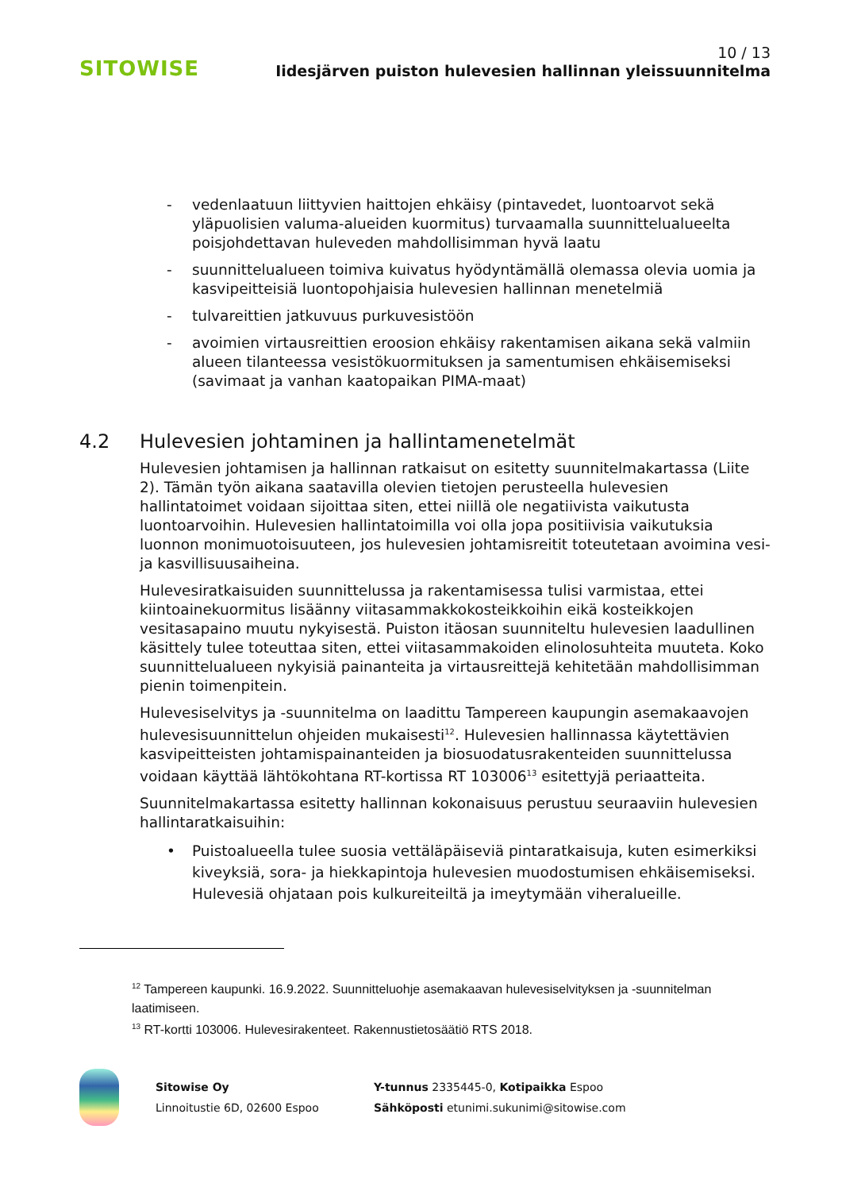SITOWISE
10 / 13
Iidesjärven puiston hulevesien hallinnan yleissuunnitelma
- vedenlaatuun liittyvien haittojen ehkäisy (pintavedet, luontoarvot sekä yläpuolisien valuma-alueiden kuormitus) turvaamalla suunnittelualueelta poisjohdettavan huleveden mahdollisimman hyvä laatu
- suunnittelualueen toimiva kuivatus hyödyntämällä olemassa olevia uomia ja kasvipeitteisiä luontopohjaisia hulevesien hallinnan menetelmiä
- tulvareittien jatkuvuus purkuvesistöön
- avoimien virtausreittien eroosion ehkäisy rakentamisen aikana sekä valmiin alueen tilanteessa vesistökuormituksen ja samentumisen ehkäisemiseksi (savimaat ja vanhan kaatopaikan PIMA-maat)
4.2 Hulevesien johtaminen ja hallintamenetelmät
Hulevesien johtamisen ja hallinnan ratkaisut on esitetty suunnitelmakartassa (Liite 2). Tämän työn aikana saatavilla olevien tietojen perusteella hulevesien hallintatoimet voidaan sijoittaa siten, ettei niillä ole negatiivista vaikutusta luontoarvoihin. Hulevesien hallintatoimilla voi olla jopa positiivisia vaikutuksia luonnon monimuotoisuuteen, jos hulevesien johtamisreitit toteutetaan avoimina vesi- ja kasvillisuusaiheina.
Hulevesiratkaisuiden suunnittelussa ja rakentamisessa tulisi varmistaa, ettei kiintoainekuormitus lisäänny viitasammakkokosteikkoihin eikä kosteikkojen vesitasapaino muutu nykyisestä. Puiston itäosan suunniteltu hulevesien laadullinen käsittely tulee toteuttaa siten, ettei viitasammakoiden elinolosuhteita muuteta. Koko suunnittelualueen nykyisiä painanteita ja virtausreittejä kehitetään mahdollisimman pienin toimenpitein.
Hulevesiselvitys ja -suunnitelma on laadittu Tampereen kaupungin asemakaavojen hulevesisuunnittelun ohjeiden mukaisesti<sup>12</sup>. Hulevesien hallinnassa käytettävien kasvipeitteisten johtamispainanteiden ja biosuodatusrakenteiden suunnittelussa voidaan käyttää lähtökohtana RT-kortissa RT 103006<sup>13</sup> esitettyjä periaatteita.
Suunnitelmakartassa esitetty hallinnan kokonaisuus perustuu seuraaviin hulevesien hallintaratkaisuihin:
• Puistoalueella tulee suosia vettäläpäiseviä pintaratkaisuja, kuten esimerkiksi kiveyksiä, sora- ja hiekkapintoja hulevesien muodostumisen ehkäisemiseksi. Hulevesiä ohjataan pois kulkureiteiltä ja imeytymään viheralueille.
<sup>12</sup> Tampereen kaupunki. 16.9.2022. Suunnitteluohje asemakaavan hulevesiselvityksen ja -suunnitelman laatimiseen.
<sup>13</sup> RT-kortti 103006. Hulevesirakenteet. Rakennustietosäätiö RTS 2018.
Sitowise Oy
Linnoitustie 6D, 02600 Espoo
Y-tunnus 2335445-0, Kotipaikka Espoo
Sähköposti etunimi.sukunimi@sitowise.com